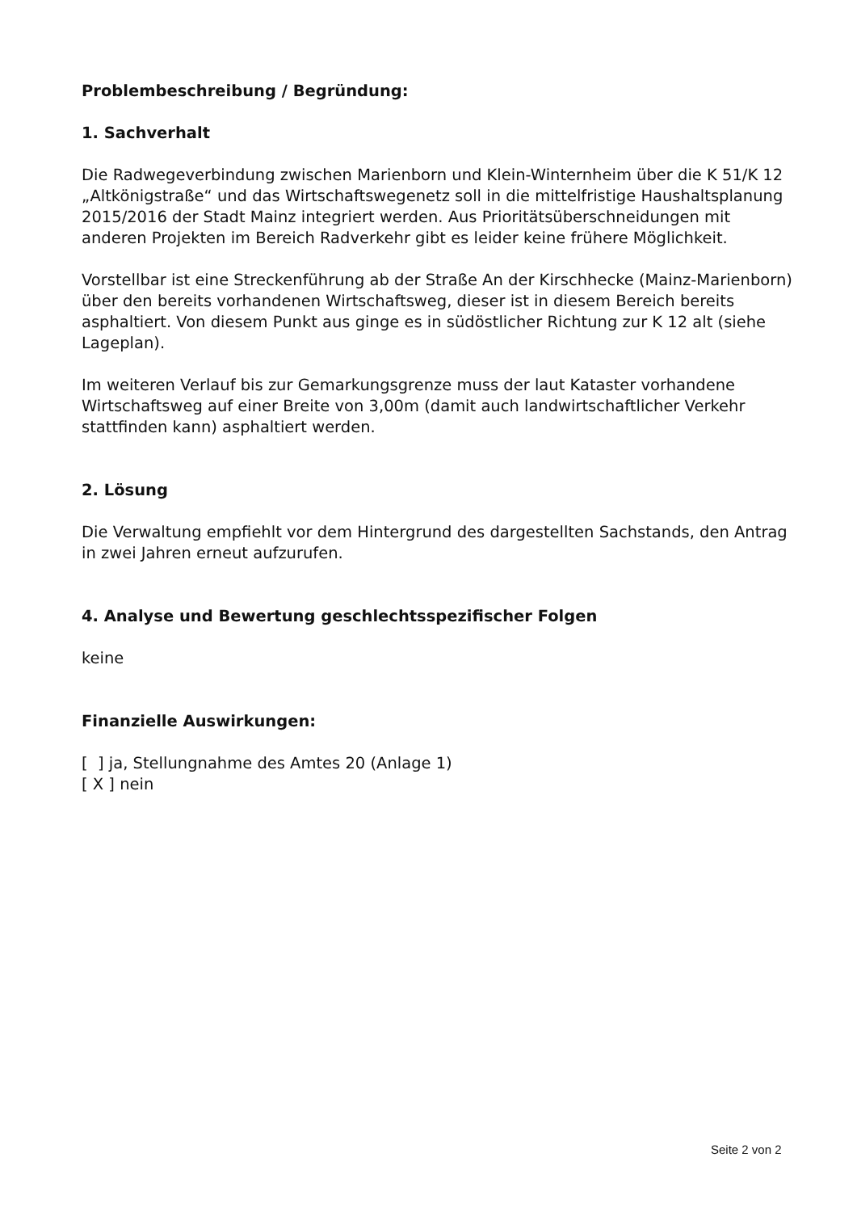Problembeschreibung / Begründung:
1. Sachverhalt
Die Radwegeverbindung zwischen Marienborn und Klein-Winternheim über die K 51/K 12 „Altkönigstraße“ und das Wirtschaftswegenetz soll in die mittelfristige Haushaltsplanung 2015/2016 der Stadt Mainz integriert werden. Aus Prioritätsüberschneidungen mit anderen Projekten im Bereich Radverkehr gibt es leider keine frühere Möglichkeit.
Vorstellbar ist eine Streckenführung ab der Straße An der Kirschhecke (Mainz-Marienborn) über den bereits vorhandenen Wirtschaftsweg, dieser ist in diesem Bereich bereits asphaltiert. Von diesem Punkt aus ginge es in südöstlicher Richtung zur K 12 alt (siehe Lageplan).
Im weiteren Verlauf bis zur Gemarkungsgrenze muss der laut Kataster vorhandene Wirtschaftsweg auf einer Breite von 3,00m (damit auch landwirtschaftlicher Verkehr stattfinden kann) asphaltiert werden.
2. Lösung
Die Verwaltung empfiehlt vor dem Hintergrund des dargestellten Sachstands, den Antrag in zwei Jahren erneut aufzurufen.
4. Analyse und Bewertung geschlechtsspezifischer Folgen
keine
Finanzielle Auswirkungen:
[ ] ja, Stellungnahme des Amtes 20 (Anlage 1)
[ X ] nein
Seite 2 von 2